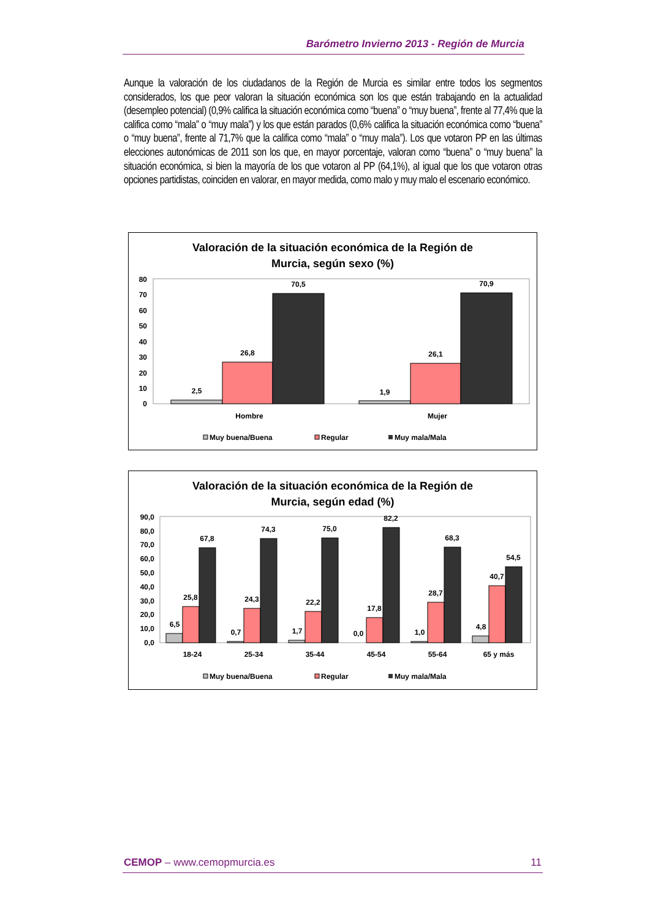Barómetro Invierno 2013 - Región de Murcia
Aunque la valoración de los ciudadanos de la Región de Murcia es similar entre todos los segmentos considerados, los que peor valoran la situación económica son los que están trabajando en la actualidad (desempleo potencial) (0,9% califica la situación económica como “buena” o “muy buena”, frente al 77,4% que la califica como “mala” o “muy mala”) y los que están parados (0,6% califica la situación económica como “buena” o “muy buena”, frente al 71,7% que la califica como “mala” o “muy mala”). Los que votaron PP en las últimas elecciones autonómicas de 2011 son los que, en mayor porcentaje, valoran como “buena” o “muy buena” la situación económica, si bien la mayoría de los que votaron al PP (64,1%), al igual que los que votaron otras opciones partidistas, coinciden en valorar, en mayor medida, como malo y muy malo el escenario económico.
Valoración de la situación económica de la Región de
Murcia, según sexo (%)
0
10
20
30
40
50
60
70
80
2,5
26,8
70,5
1,9
26,1
70,9
Hombre
Mujer
Muy buena/Buena
Regular
Muy mala/Mala
Valoración de la situación económica de la Región de
Murcia, según edad (%)
0,0
10,0
20,0
30,0
40,0
50,0
60,0
70,0
80,0
90,0
6,5
25,8
67,8
0,7
24,3
74,3
1,7
22,2
75,0
0,0
17,8
82,2
1,0
28,7
68,3
4,8
40,7
54,5
18-24
25-34
35-44
45-54
55-64
65 y más
Muy buena/Buena
Regular
Muy mala/Mala
CEMOP – www.cemopmurcia.es 11